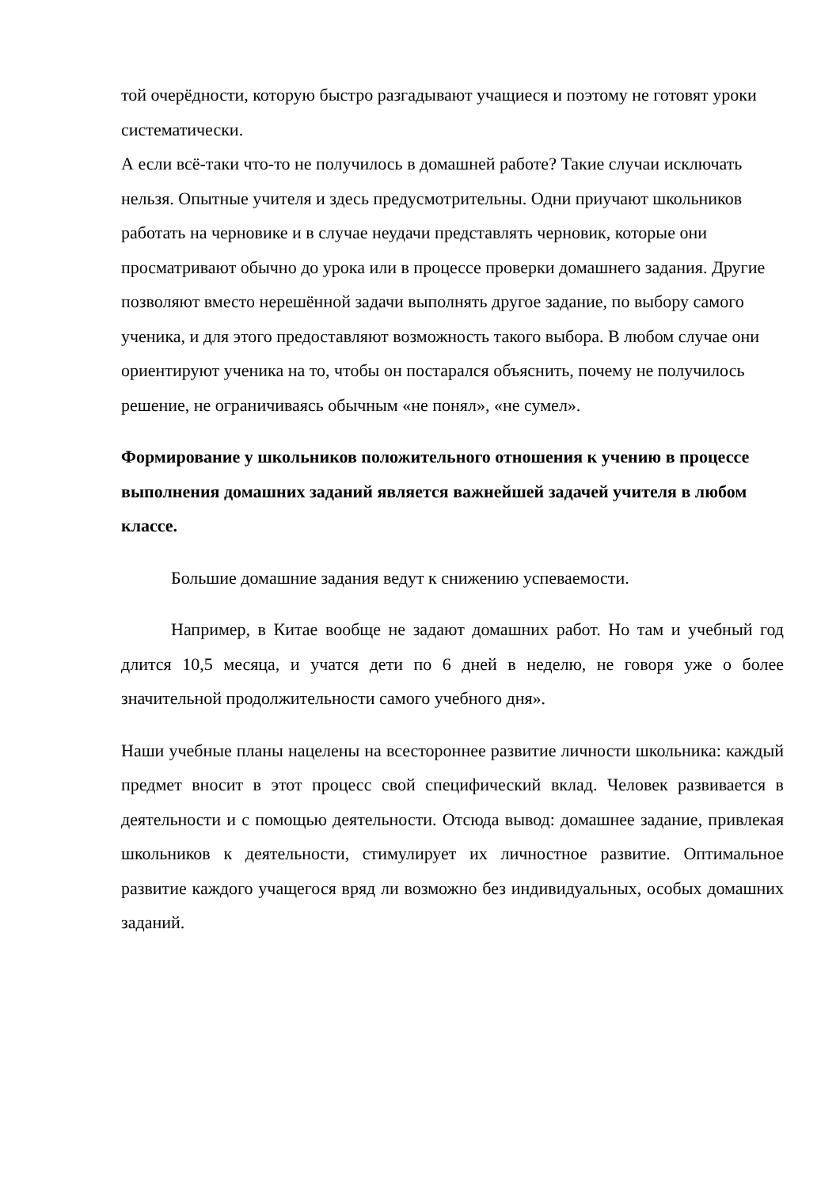той очерёдности, которую быстро разгадывают учащиеся и поэтому не готовят уроки систематически.
А если всё-таки что-то не получилось в домашней работе? Такие случаи исключать нельзя. Опытные учителя и здесь предусмотрительны. Одни приучают школьников работать на черновике и в случае неудачи представлять черновик, которые они просматривают обычно до урока или в процессе проверки домашнего задания. Другие позволяют вместо нерешённой задачи выполнять другое задание, по выбору самого ученика, и для этого предоставляют возможность такого выбора. В любом случае они ориентируют ученика на то, чтобы он постарался объяснить, почему не получилось решение, не ограничиваясь обычным «не понял», «не сумел».
Формирование у школьников положительного отношения к учению в процессе выполнения домашних заданий является важнейшей задачей учителя в любом классе.
Большие домашние задания ведут к снижению успеваемости.
Например, в Китае вообще не задают домашних работ. Но там и учебный год длится 10,5 месяца, и учатся дети по 6 дней в неделю, не говоря уже о более значительной продолжительности самого учебного дня».
Наши учебные планы нацелены на всестороннее развитие личности школьника: каждый предмет вносит в этот процесс свой специфический вклад. Человек развивается в деятельности и с помощью деятельности. Отсюда вывод: домашнее задание, привлекая школьников к деятельности, стимулирует их личностное развитие. Оптимальное развитие каждого учащегося вряд ли возможно без индивидуальных, особых домашних заданий.